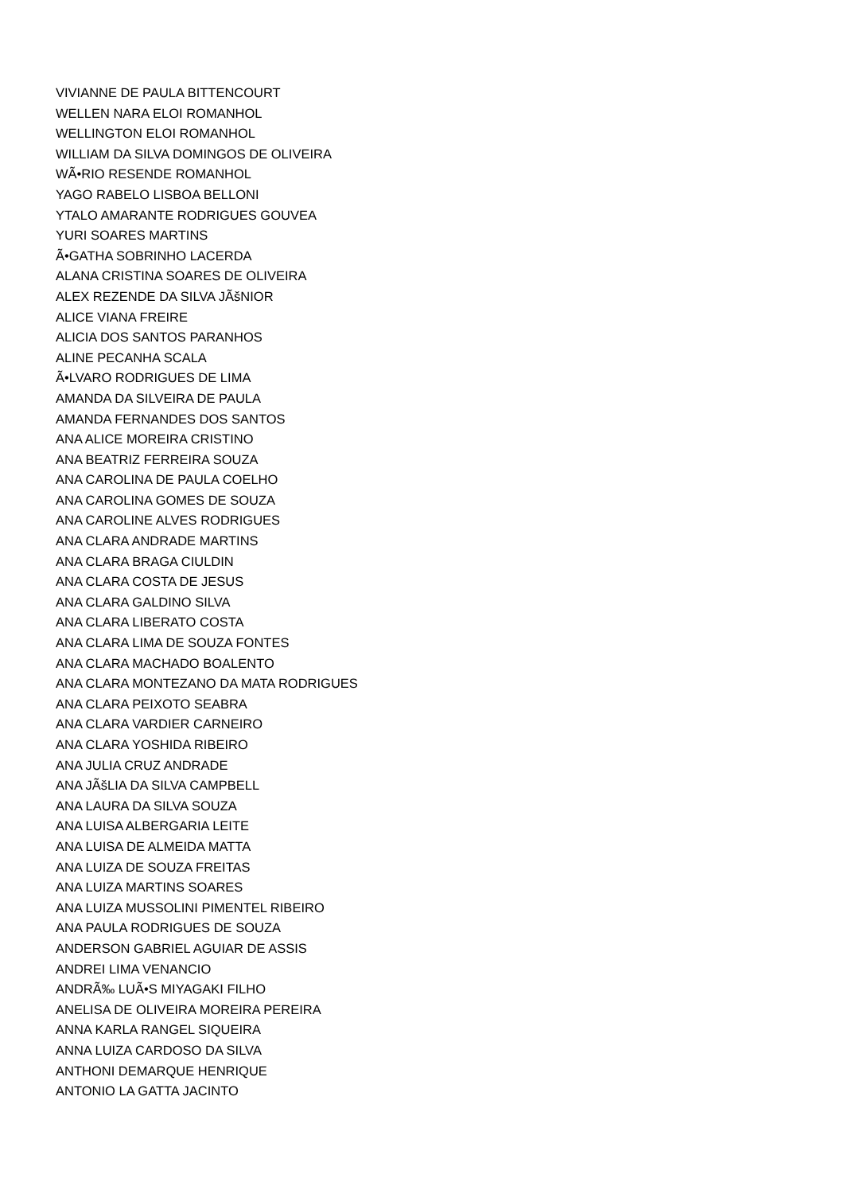VIVIANNE DE PAULA BITTENCOURT
WELLEN NARA ELOI ROMANHOL
WELLINGTON ELOI ROMANHOL
WILLIAM DA SILVA DOMINGOS DE OLIVEIRA
WÃ•RIO RESENDE ROMANHOL
YAGO RABELO LISBOA BELLONI
YTALO AMARANTE RODRIGUES GOUVEA
YURI SOARES MARTINS
Ã•GATHA SOBRINHO LACERDA
ALANA CRISTINA SOARES DE OLIVEIRA
ALEX REZENDE DA SILVA JÃšNIOR
ALICE VIANA FREIRE
ALICIA DOS SANTOS PARANHOS
ALINE PECANHA SCALA
Ã•LVARO RODRIGUES DE LIMA
AMANDA DA SILVEIRA DE PAULA
AMANDA FERNANDES DOS SANTOS
ANA ALICE MOREIRA CRISTINO
ANA BEATRIZ FERREIRA SOUZA
ANA CAROLINA DE PAULA COELHO
ANA CAROLINA GOMES DE SOUZA
ANA CAROLINE ALVES RODRIGUES
ANA CLARA ANDRADE MARTINS
ANA CLARA BRAGA CIULDIN
ANA CLARA COSTA DE JESUS
ANA CLARA GALDINO SILVA
ANA CLARA LIBERATO COSTA
ANA CLARA LIMA DE SOUZA FONTES
ANA CLARA MACHADO BOALENTO
ANA CLARA MONTEZANO DA MATA RODRIGUES
ANA CLARA PEIXOTO SEABRA
ANA CLARA VARDIER CARNEIRO
ANA CLARA YOSHIDA RIBEIRO
ANA JULIA CRUZ ANDRADE
ANA JÃšLIA DA SILVA CAMPBELL
ANA LAURA DA SILVA SOUZA
ANA LUISA ALBERGARIA LEITE
ANA LUISA DE ALMEIDA MATTA
ANA LUIZA DE SOUZA FREITAS
ANA LUIZA MARTINS SOARES
ANA LUIZA MUSSOLINI PIMENTEL RIBEIRO
ANA PAULA RODRIGUES DE SOUZA
ANDERSON GABRIEL AGUIAR DE ASSIS
ANDREI LIMA VENANCIO
ANDRÃ‰ LUÃ•S MIYAGAKI FILHO
ANELISA DE OLIVEIRA MOREIRA PEREIRA
ANNA KARLA RANGEL SIQUEIRA
ANNA LUIZA CARDOSO DA SILVA
ANTHONI DEMARQUE HENRIQUE
ANTONIO LA GATTA JACINTO